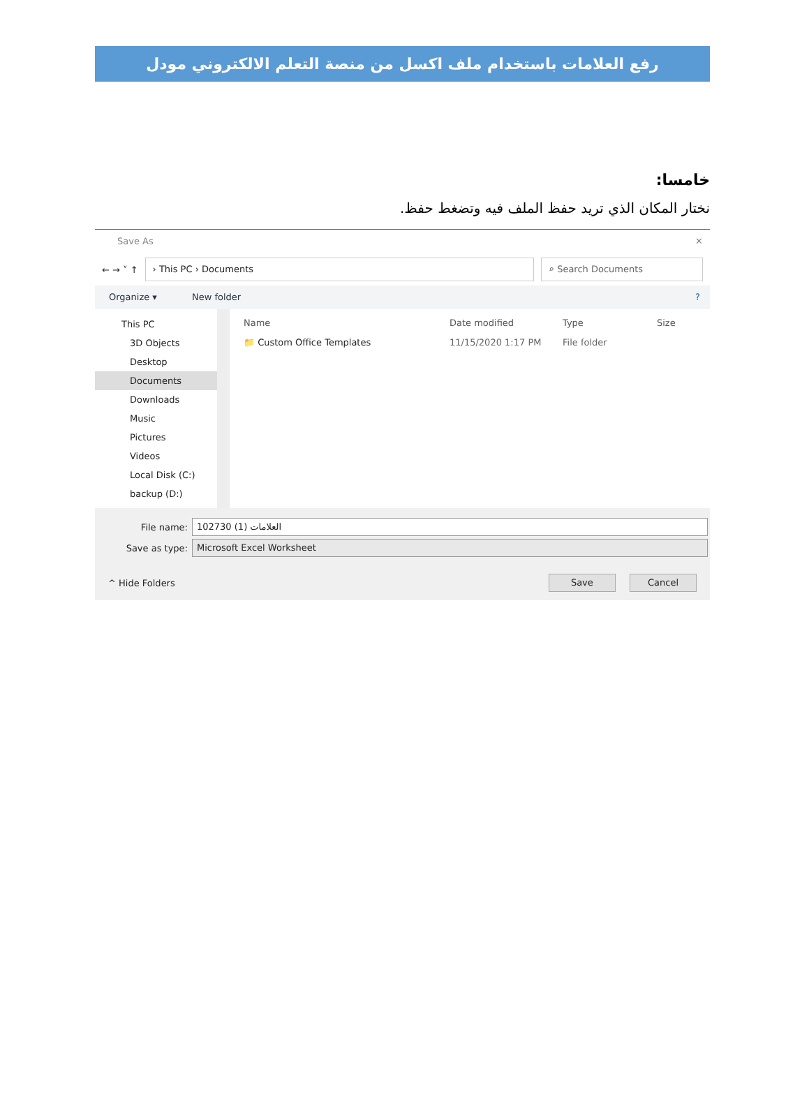رفع العلامات باستخدام ملف اكسل من منصة التعلم الالكتروني مودل
خامسا:
نختار المكان الذي تريد حفظ الملف فيه وتضغط حفظ.
Save As ✕
← → ˅ ↑
› This PC › Documents ⌕ Search Documents
Organize ▾ New folder?
This PC
3D Objects
Desktop
Documents
Downloads
Music
Pictures
Videos
Local Disk (C:)
backup (D:)
Name Date modified Type Size
📁 Custom Office Templates 11/15/2020 1:17 PM File folder
File name:
102730 العلامات (1)
Save as type:
Microsoft Excel Worksheet
^ Hide Folders Save Cancel